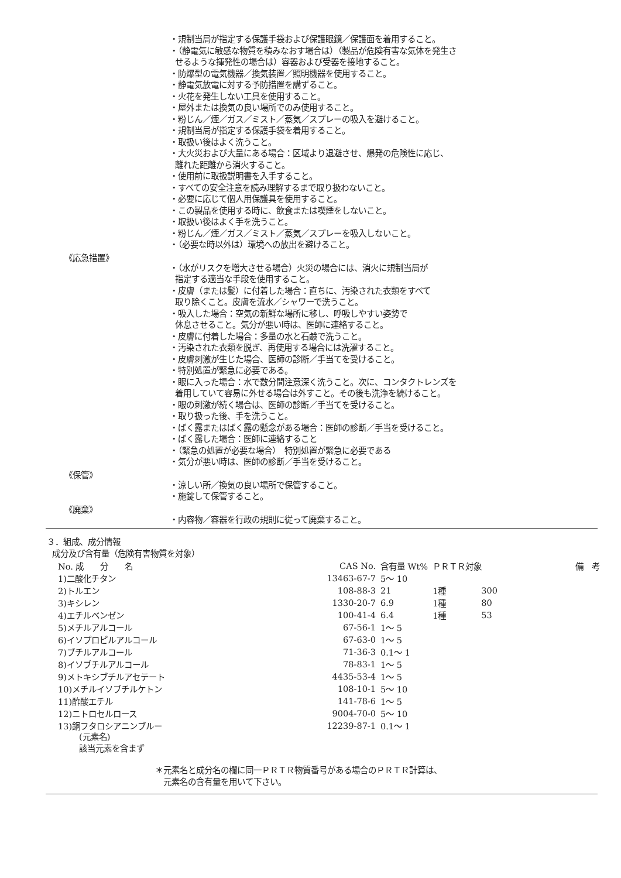・規制当局が指定する保護手袋および保護眼鏡／保護面を着用すること。
・（静電気に敏感な物質を積みなおす場合は）（製品が危険有害な気体を発生さ
せるような揮発性の場合は）容器および受器を接地すること。
・防爆型の電気機器／換気装置／照明機器を使用すること。
・静電気放電に対する予防措置を講ずること。
・火花を発生しない工具を使用すること。
・屋外または換気の良い場所でのみ使用すること。
・粉じん／煙／ガス／ミスト／蒸気／スプレーの吸入を避けること。
・規制当局が指定する保護手袋を着用すること。
・取扱い後はよく洗うこと。
・大火災および大量にある場合：区域より退避させ、爆発の危険性に応じ、
離れた距離から消火すること。
・使用前に取扱説明書を入手すること。
・すべての安全注意を読み理解するまで取り扱わないこと。
・必要に応じて個人用保護具を使用すること。
・この製品を使用する時に、飲食または喫煙をしないこと。
・取扱い後はよく手を洗うこと。
・粉じん／煙／ガス／ミスト／蒸気／スプレーを吸入しないこと。
・（必要な時以外は）環境への放出を避けること。
《応急措置》
・（水がリスクを増大させる場合）火災の場合には、消火に規制当局が
指定する適当な手段を使用すること。
・皮膚（または髪）に付着した場合：直ちに、汚染された衣類をすべて
取り除くこと。皮膚を流水／シャワーで洗うこと。
・吸入した場合：空気の新鮮な場所に移し、呼吸しやすい姿勢で
休息させること。気分が悪い時は、医師に連絡すること。
・皮膚に付着した場合：多量の水と石鹸で洗うこと。
・汚染された衣類を脱ぎ、再使用する場合には洗濯すること。
・皮膚刺激が生じた場合、医師の診断／手当てを受けること。
・特別処置が緊急に必要である。
・眼に入った場合：水で数分間注意深く洗うこと。次に、コンタクトレンズを
着用していて容易に外せる場合は外すこと。その後も洗浄を続けること。
・眼の刺激が続く場合は、医師の診断／手当てを受けること。
・取り扱った後、手を洗うこと。
・ばく露またはばく露の懸念がある場合：医師の診断／手当を受けること。
・ばく露した場合：医師に連絡すること
・（緊急の処置が必要な場合）　特別処置が緊急に必要である
・気分が悪い時は、医師の診断／手当を受けること。
《保管》
・涼しい所／換気の良い場所で保管すること。
・施錠して保管すること。
《廃棄》
・内容物／容器を行政の規則に従って廃棄すること。
３．組成、成分情報
成分及び含有量（危険有害物質を対象）
| No. 成 分 名 | CAS No. | 含有量 Wt% | ＰＲＴＲ対象 | | 備 考 |
| --- | --- | --- | --- | --- | --- |
| 1)二酸化チタン | 13463-67-7 | 5～ 10 | | | |
| 2)トルエン | 108-88-3 | 21 | 1種 | 300 | |
| 3)キシレン | 1330-20-7 | 6.9 | 1種 | 80 | |
| 4)エチルベンゼン | 100-41-4 | 6.4 | 1種 | 53 | |
| 5)メチルアルコール | 67-56-1 | 1～ 5 | | | |
| 6)イソプロピルアルコール | 67-63-0 | 1～ 5 | | | |
| 7)ブチルアルコール | 71-36-3 | 0.1～ 1 | | | |
| 8)イソブチルアルコール | 78-83-1 | 1～ 5 | | | |
| 9)メトキシブチルアセテート | 4435-53-4 | 1～ 5 | | | |
| 10)メチルイソブチルケトン | 108-10-1 | 5～ 10 | | | |
| 11)酢酸エチル | 141-78-6 | 1～ 5 | | | |
| 12)ニトロセルロース | 9004-70-0 | 5～ 10 | | | |
| 13)銅フタロシアニンブルー | 12239-87-1 | 0.1～ 1 | | | |
(元素名)
該当元素を含まず
＊元素名と成分名の欄に同一ＰＲＴＲ物質番号がある場合のＰＲＴＲ計算は、
元素名の含有量を用いて下さい。